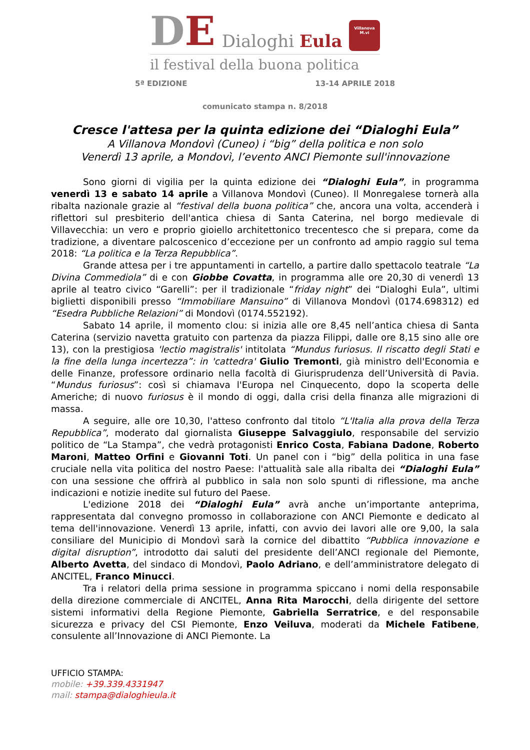DE Dialoghi Eula
Villanova
M.vi
il festival della buona politica
5ª EDIZIONE 13-14 APRILE 2018
comunicato stampa n. 8/2018
Cresce l'attesa per la quinta edizione dei “Dialoghi Eula”
A Villanova Mondovì (Cuneo) i “big” della politica e non solo
Venerdì 13 aprile, a Mondovì, l’evento ANCI Piemonte sull'innovazione
Sono giorni di vigilia per la quinta edizione dei “Dialoghi Eula”, in programma venerdì 13 e sabato 14 aprile a Villanova Mondovì (Cuneo). Il Monregalese tornerà alla ribalta nazionale grazie al “festival della buona politica” che, ancora una volta, accenderà i riflettori sul presbiterio dell'antica chiesa di Santa Caterina, nel borgo medievale di Villavecchia: un vero e proprio gioiello architettonico trecentesco che si prepara, come da tradizione, a diventare palcoscenico d’eccezione per un confronto ad ampio raggio sul tema 2018: “La politica e la Terza Repubblica”.
Grande attesa per i tre appuntamenti in cartello, a partire dallo spettacolo teatrale “La Divina Commediola” di e con Giobbe Covatta, in programma alle ore 20,30 di venerdì 13 aprile al teatro civico “Garelli”: per il tradizionale “friday night” dei “Dialoghi Eula”, ultimi biglietti disponibili presso “Immobiliare Mansuino” di Villanova Mondovì (0174.698312) ed “Esedra Pubbliche Relazioni” di Mondovì (0174.552192).
Sabato 14 aprile, il momento clou: si inizia alle ore 8,45 nell’antica chiesa di Santa Caterina (servizio navetta gratuito con partenza da piazza Filippi, dalle ore 8,15 sino alle ore 13), con la prestigiosa 'lectio magistralis' intitolata “Mundus furiosus. Il riscatto degli Stati e la fine della lunga incertezza”: in 'cattedra' Giulio Tremonti, già ministro dell'Economia e delle Finanze, professore ordinario nella facoltà di Giurisprudenza dell’Università di Pavia. “Mundus furiosus”: così si chiamava l'Europa nel Cinquecento, dopo la scoperta delle Americhe; di nuovo furiosus è il mondo di oggi, dalla crisi della finanza alle migrazioni di massa.
A seguire, alle ore 10,30, l'atteso confronto dal titolo “L'Italia alla prova della Terza Repubblica”, moderato dal giornalista Giuseppe Salvaggiulo, responsabile del servizio politico de “La Stampa”, che vedrà protagonisti Enrico Costa, Fabiana Dadone, Roberto Maroni, Matteo Orfini e Giovanni Toti. Un panel con i “big” della politica in una fase cruciale nella vita politica del nostro Paese: l'attualità sale alla ribalta dei “Dialoghi Eula” con una sessione che offrirà al pubblico in sala non solo spunti di riflessione, ma anche indicazioni e notizie inedite sul futuro del Paese.
L'edizione 2018 dei “Dialoghi Eula” avrà anche un’importante anteprima, rappresentata dal convegno promosso in collaborazione con ANCI Piemonte e dedicato al tema dell'innovazione. Venerdì 13 aprile, infatti, con avvio dei lavori alle ore 9,00, la sala consiliare del Municipio di Mondovì sarà la cornice del dibattito “Pubblica innovazione e digital disruption”, introdotto dai saluti del presidente dell’ANCI regionale del Piemonte, Alberto Avetta, del sindaco di Mondovì, Paolo Adriano, e dell’amministratore delegato di ANCITEL, Franco Minucci.
Tra i relatori della prima sessione in programma spiccano i nomi della responsabile della direzione commerciale di ANCITEL, Anna Rita Marocchi, della dirigente del settore sistemi informativi della Regione Piemonte, Gabriella Serratrice, e del responsabile sicurezza e privacy del CSI Piemonte, Enzo Veiluva, moderati da Michele Fatibene, consulente all’Innovazione di ANCI Piemonte. La
UFFICIO STAMPA:
mobile: +39.339.4331947
mail: stampa@dialoghieula.it